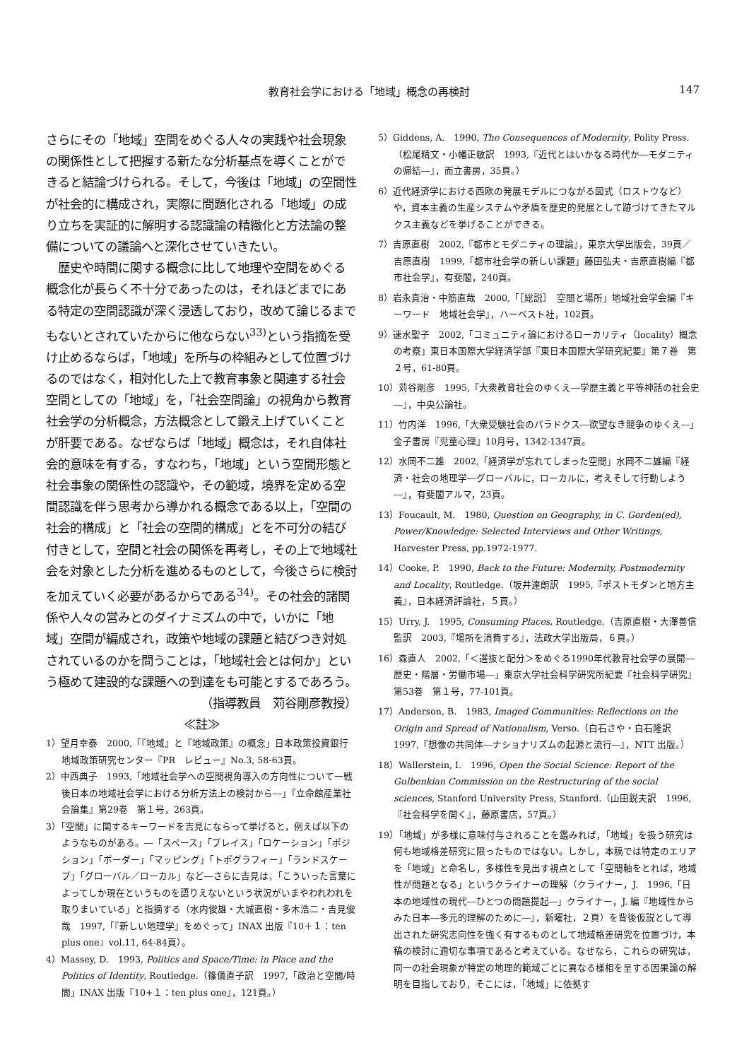教育社会学における「地域」概念の再検討 147
さらにその「地域」空間をめぐる人々の実践や社会現象の関係性として把握する新たな分析基点を導くことができると結論づけられる。そして，今後は「地域」の空間性が社会的に構成され，実際に問題化される「地域」の成り立ちを実証的に解明する認識論の精緻化と方法論の整備についての議論へと深化させていきたい。
　歴史や時間に関する概念に比して地理や空間をめぐる概念化が長らく不十分であったのは，それほどまでにある特定の空間認識が深く浸透しており，改めて論じるまでもないとされていたからに他ならない<sup>33)</sup>という指摘を受け止めるならば，「地域」を所与の枠組みとして位置づけるのではなく，相対化した上で教育事象と関連する社会空間としての「地域」を，「社会空間論」の視角から教育社会学の分析概念，方法概念として鍛え上げていくことが肝要である。なぜならば「地域」概念は，それ自体社会的意味を有する，すなわち，「地域」という空間形態と社会事象の関係性の認識や，その範域，境界を定める空間認識を伴う思考から導かれる概念である以上，「空間の社会的構成」と「社会の空間的構成」とを不可分の結び付きとして，空間と社会の関係を再考し，その上で地域社会を対象とした分析を進めるものとして，今後さらに検討を加えていく必要があるからである<sup>34)</sup>。その社会的諸関係や人々の営みとのダイナミズムの中で，いかに「地域」空間が編成され，政策や地域の課題と結びつき対処されているのかを問うことは，「地域社会とは何か」という極めて建設的な課題への到達をも可能とするであろう。
（指導教員　苅谷剛彦教授）
≪註≫
1）望月幸泰　2000,「『地域』と『地域政策』の概念」日本政策投資銀行　地域政策研究センター『PR　レビュー』No.3, 58-63頁。
2）中西典子　1993,「地域社会学への空間視角導入の方向性について一戦後日本の地域社会学における分析方法上の検討から―」『立命館産業社会論集』第29巻　第１号，263頁。
3）「空間」に関するキーワードを吉見にならって挙げると，例えば以下のようなものがある。―「スペース」「プレイス」「ロケーション」「ポジション」「ボーダー」「マッピング」「トポグラフィー」「ランドスケープ」「グローバル／ローカル」など―さらに吉見は，「こういった言葉によってしか現在というものを語りえないという状況がいまやわれわれを取りまいている」と指摘する（水内俊雄・大城直樹・多木浩二・吉見俊哉　1997,「『新しい地理学』をめぐって」INAX 出版『10＋１：ten plus one』vol.11, 64-84頁）。
4）Massey, D.　1993, Politics and Space/Time: in Place and the Politics of Identity, Routledge.（篠儀直子訳　1997,「政治と空間/時間」INAX 出版『10+１：ten plus one』，121頁。）
5）Giddens, A.　1990, The Consequences of Modernity, Polity Press.（松尾精文・小幡正敏訳　1993,『近代とはいかなる時代か―モダニティの帰結―』，而立書房，35頁。）
6）近代経済学における西欧の発展モデルにつながる図式（ロストウなど）や，資本主義の生産システムや矛盾を歴史的発展として跡づけてきたマルクス主義などを挙げることができる。
7）吉原直樹　2002,『都市とモダニティの理論』，東京大学出版会，39頁／吉原直樹　1999,「都市社会学の新しい課題」藤田弘夫・吉原直樹編『都市社会学』，有斐閣，240頁。
8）岩永真治・中筋直哉　2000,「［総説］　空間と場所」地域社会学会編『キーワード　地域社会学』，ハーベスト社，102頁。
9）速水聖子　2002,「コミュニティ論におけるローカリティ（locality）概念の考察」東日本国際大学経済学部『東日本国際大学研究紀要』第７巻　第２号，61-80頁。
10）苅谷剛彦　1995,『大衆教育社会のゆくえ―学歴主義と平等神話の社会史―』，中央公論社。
11）竹内洋　1996,「大衆受験社会のパラドクス―欲望なき競争のゆくえ―」金子書房『児童心理』10月号，1342-1347頁。
12）水岡不二雄　2002,「経済学が忘れてしまった空間」水岡不二雄編『経済・社会の地理学―グローバルに，ローカルに，考えそして行動しよう―』，有斐閣アルマ，23頁。
13）Foucault, M.　1980, Question on Geography, in C. Gorden(ed), Power/Knowledge: Selected Interviews and Other Writings, Harvester Press, pp.1972-1977.
14）Cooke, P.　1990, Back to the Future: Modernity, Postmodernity and Locality, Routledge.（坂井達朗訳　1995,『ポストモダンと地方主義』，日本経済評論社，５頁。）
15）Urry, J.　1995, Consuming Places, Routledge.（吉原直樹・大澤善信監訳　2003,『場所を消費する』，法政大学出版局，６頁。）
16）森直人　2002,「＜選抜と配分＞をめぐる1990年代教育社会学の展開―歴史・階層・労働市場―」東京大学社会科学研究所紀要『社会科学研究』第53巻　第１号，77-101頁。
17）Anderson, B.　1983, Imaged Communities: Reflections on the Origin and Spread of Nationalism, Verso.（白石さや・白石隆訳　1997,『想像の共同体―ナショナリズムの起源と流行―』，NTT 出版。）
18）Wallerstein, I.　1996, Open the Social Science: Report of the Gulbenkian Commission on the Restructuring of the social sciences, Stanford University Press, Stanford.（山田鋭夫訳　1996,『社会科学を開く』，藤原書店，57頁。）
19）「地域」が多様に意味付与されることを鑑みれば，「地域」を扱う研究は何も地域格差研究に限ったものではない。しかし，本稿では特定のエリアを「地域」と命名し，多様性を見出す視点として「空間軸をとれば，地域性が問題となる」というクライナーの理解（クライナー，J.　1996,「日本の地域性の現代―ひとつの問題提起―」クライナー，J. 編『地域性からみた日本―多元的理解のために―』，新曜社，２頁）を背後仮説として導出された研究志向性を強く有するものとして地域格差研究を位置づけ，本稿の検討に適切な事項であると考えている。なぜなら，これらの研究は，同一の社会現象が特定の地理的範域ごとに異なる様相を呈する因果論の解明を目指しており，そこには，「地域」に依拠す